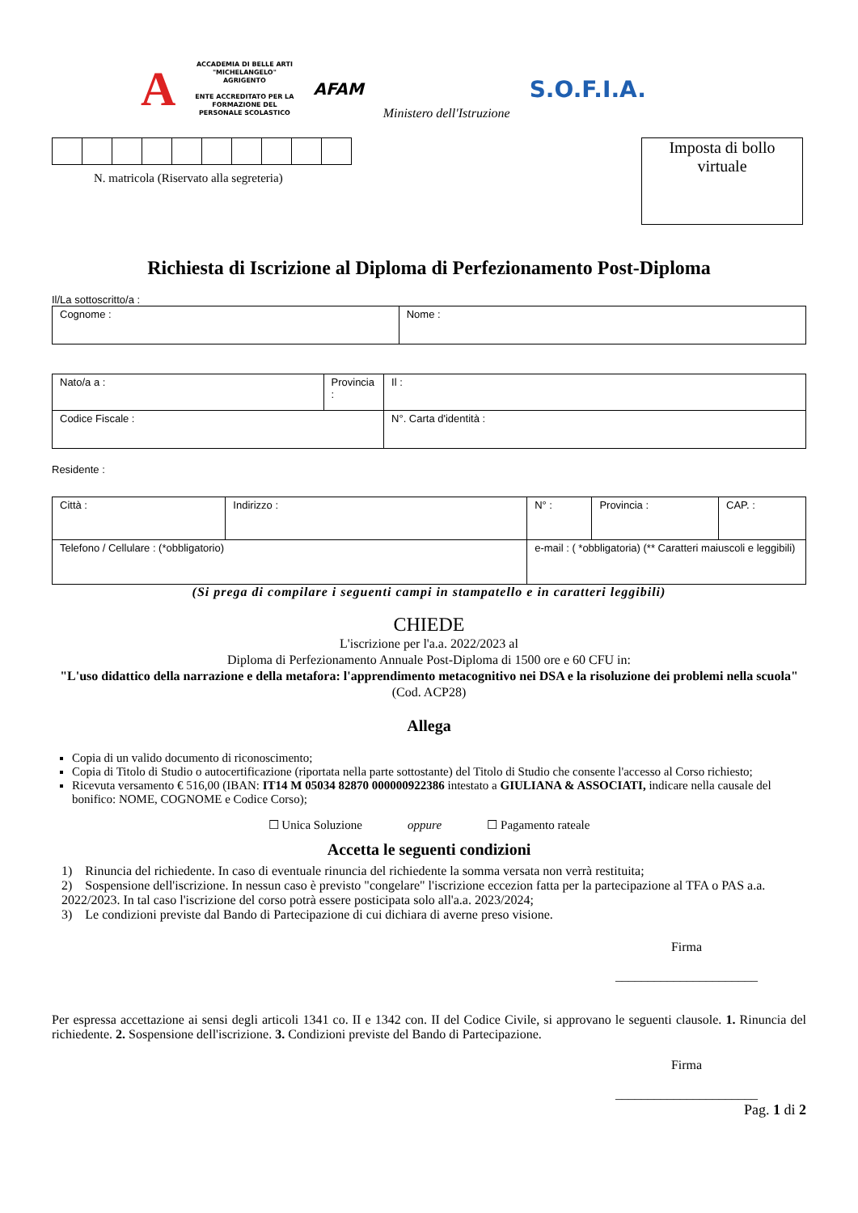A
ACCADEMIA DI BELLE ARTI
"MICHELANGELO"
AGRIGENTO
ENTE ACCREDITATO PER LA
FORMAZIONE DEL
PERSONALE SCOLASTICO
AFAM
Ministero dell'Istruzione
S.O.F.I.A.
N. matricola (Riservato alla segreteria)
Imposta di bollo
virtuale
Richiesta di Iscrizione al Diploma di Perfezionamento Post-Diploma
Il/La sottoscritto/a :
| Cognome : | Nome : |
| Nato/a a : | Provincia : | Il : |
| Codice Fiscale : | | N°. Carta d'identità : |
Residente :
| Città : | Indirizzo : | N° : | Provincia : | CAP. : |
| Telefono / Cellulare : (*obbligatorio) | | e-mail : ( *obbligatoria) (** Caratteri maiuscoli e leggibili) | | |
(Si prega di compilare i seguenti campi in stampatello e in caratteri leggibili)
CHIEDE
L'iscrizione per l'a.a. 2022/2023 al
Diploma di Perfezionamento Annuale Post-Diploma di 1500 ore e 60 CFU in:
"L'uso didattico della narrazione e della metafora: l'apprendimento metacognitivo nei DSA e la risoluzione dei problemi nella scuola"
(Cod. ACP28)
Allega
Copia di un valido documento di riconoscimento;
Copia di Titolo di Studio o autocertificazione (riportata nella parte sottostante) del Titolo di Studio che consente l'accesso al Corso richiesto;
Ricevuta versamento € 516,00 (IBAN: IT14 M 05034 82870 000000922386 intestato a GIULIANA & ASSOCIATI, indicare nella causale del bonifico: NOME, COGNOME e Codice Corso);
☐ Unica Soluzione oppure ☐ Pagamento rateale
Accetta le seguenti condizioni
1) Rinuncia del richiedente. In caso di eventuale rinuncia del richiedente la somma versata non verrà restituita;
2) Sospensione dell'iscrizione. In nessun caso è previsto "congelare" l'iscrizione eccezion fatta per la partecipazione al TFA o PAS a.a. 2022/2023. In tal caso l'iscrizione del corso potrà essere posticipata solo all'a.a. 2023/2024;
3) Le condizioni previste dal Bando di Partecipazione di cui dichiara di averne preso visione.
Firma
______________________
Per espressa accettazione ai sensi degli articoli 1341 co. II e 1342 con. II del Codice Civile, si approvano le seguenti clausole. 1. Rinuncia del richiedente. 2. Sospensione dell'iscrizione. 3. Condizioni previste del Bando di Partecipazione.
Firma
______________________
Pag. 1 di 2